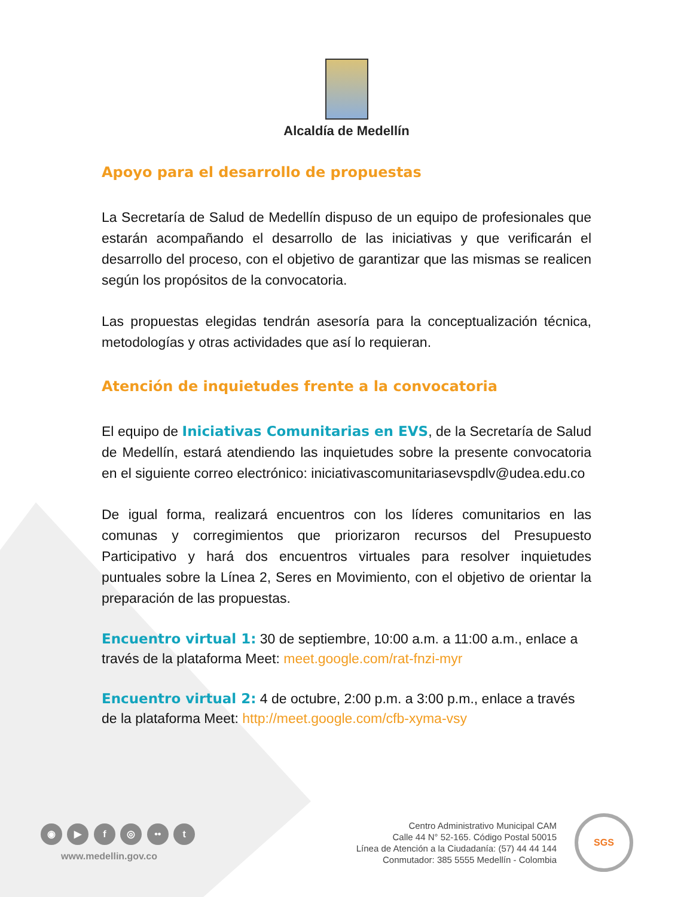Alcaldía de Medellín
Apoyo para el desarrollo de propuestas
La Secretaría de Salud de Medellín dispuso de un equipo de profesionales que estarán acompañando el desarrollo de las iniciativas y que verificarán el desarrollo del proceso, con el objetivo de garantizar que las mismas se realicen según los propósitos de la convocatoria.
Las propuestas elegidas tendrán asesoría para la conceptualización técnica, metodologías y otras actividades que así lo requieran.
Atención de inquietudes frente a la convocatoria
El equipo de Iniciativas Comunitarias en EVS, de la Secretaría de Salud de Medellín, estará atendiendo las inquietudes sobre la presente convocatoria en el siguiente correo electrónico: iniciativascomunitariasevspdlv@udea.edu.co
De igual forma, realizará encuentros con los líderes comunitarios en las comunas y corregimientos que priorizaron recursos del Presupuesto Participativo y hará dos encuentros virtuales para resolver inquietudes puntuales sobre la Línea 2, Seres en Movimiento, con el objetivo de orientar la preparación de las propuestas.
Encuentro virtual 1: 30 de septiembre, 10:00 a.m. a 11:00 a.m., enlace a través de la plataforma Meet: meet.google.com/rat-fnzi-myr
Encuentro virtual 2: 4 de octubre, 2:00 p.m. a 3:00 p.m., enlace a través de la plataforma Meet: http://meet.google.com/cfb-xyma-vsy
◉ ▶ f ◎ •• t
www.medellin.gov.co
Centro Administrativo Municipal CAM
Calle 44 N° 52-165. Código Postal 50015
Línea de Atención a la Ciudadanía: (57) 44 44 144
Conmutador: 385 5555 Medellín - Colombia
SGS